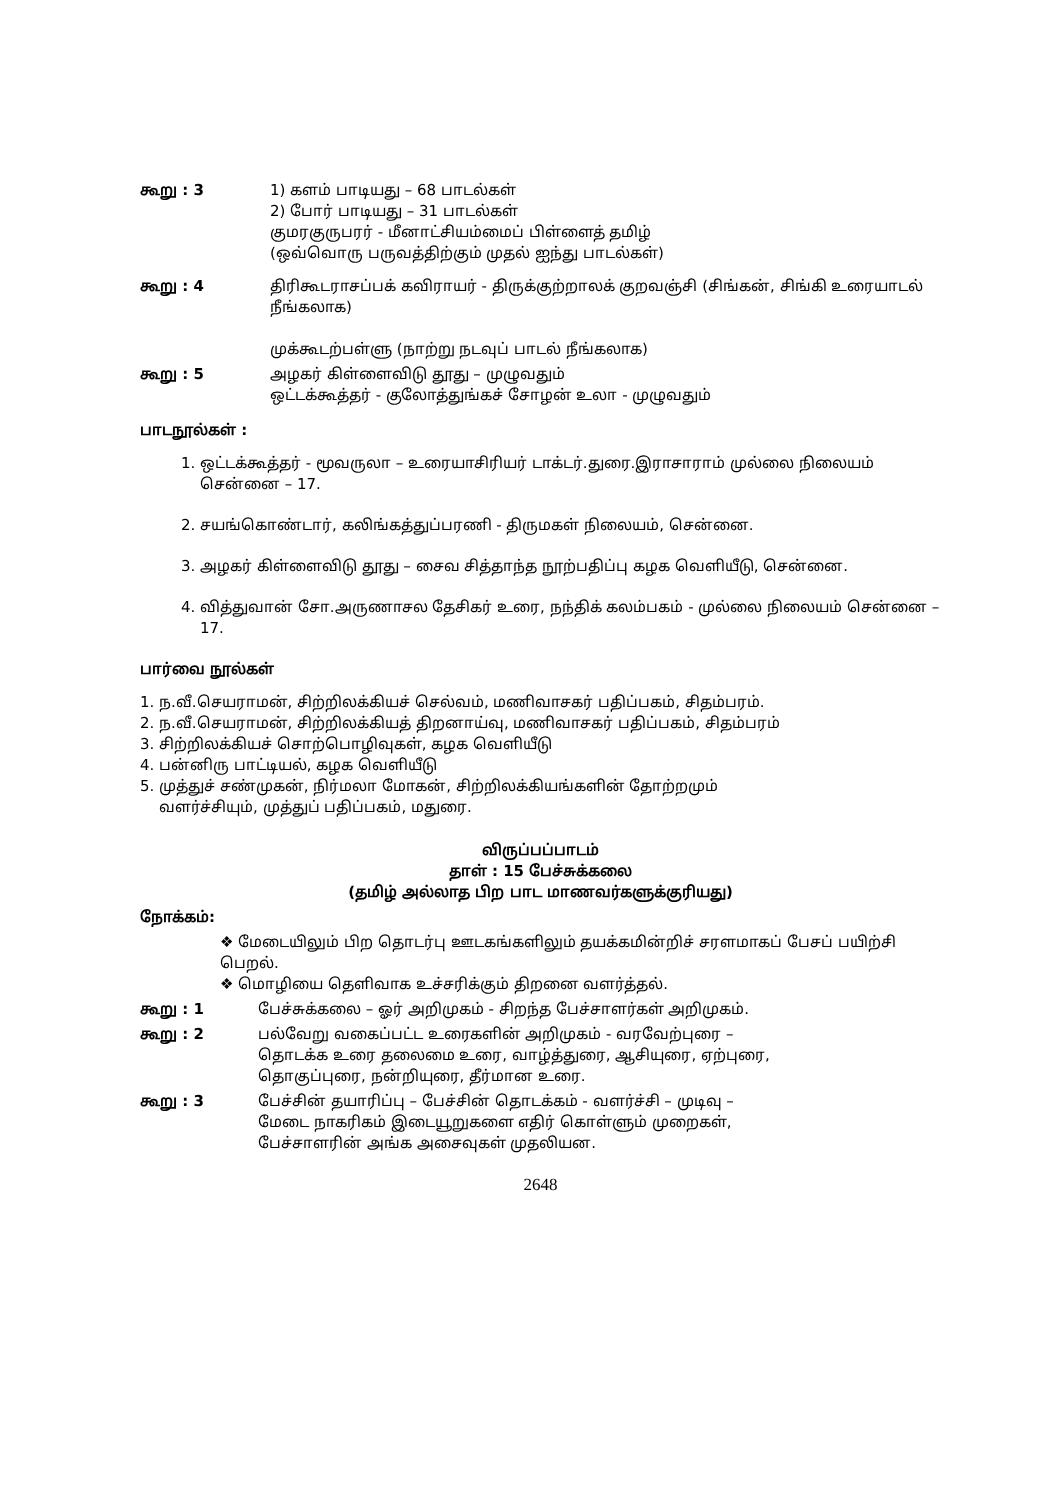கூறு : 3 1) களம் பாடியது – 68 பாடல்கள்
2) போர் பாடியது – 31 பாடல்கள்
குமரகுருபரர் - மீனாட்சியம்மைப் பிள்ளைத் தமிழ்
(ஒவ்வொரு பருவத்திற்கும் முதல் ஐந்து பாடல்கள்)
கூறு : 4 திரிகூடராசப்பக் கவிராயர் - திருக்குற்றாலக் குறவஞ்சி (சிங்கன், சிங்கி உரையாடல் நீங்கலாக)
முக்கூடற்பள்ளு (நாற்று நடவுப் பாடல் நீங்கலாக)
கூறு : 5 அழகர் கிள்ளைவிடு தூது – முழுவதும்
ஒட்டக்கூத்தர் - குலோத்துங்கச் சோழன் உலா - முழுவதும்
பாடநூல்கள் :
1. ஒட்டக்கூத்தர் - மூவருலா – உரையாசிரியர் டாக்டர்.துரை.இராசாராம் முல்லை நிலையம் சென்னை – 17.
2. சயங்கொண்டார், கலிங்கத்துப்பரணி - திருமகள் நிலையம், சென்னை.
3. அழகர் கிள்ளைவிடு தூது – சைவ சித்தாந்த நூற்பதிப்பு கழக வெளியீடு, சென்னை.
4. வித்துவான் சோ.அருணாசல தேசிகர் உரை, நந்திக் கலம்பகம் - முல்லை நிலையம் சென்னை – 17.
பார்வை நூல்கள்
1. ந.வீ.செயராமன், சிற்றிலக்கியச் செல்வம், மணிவாசகர் பதிப்பகம், சிதம்பரம்.
2. ந.வீ.செயராமன், சிற்றிலக்கியத் திறனாய்வு, மணிவாசகர் பதிப்பகம், சிதம்பரம்
3. சிற்றிலக்கியச் சொற்பொழிவுகள், கழக வெளியீடு
4. பன்னிரு பாட்டியல், கழக வெளியீடு
5. முத்துச் சண்முகன், நிர்மலா மோகன், சிற்றிலக்கியங்களின் தோற்றமும்
வளர்ச்சியும், முத்துப் பதிப்பகம், மதுரை.
விருப்பப்பாடம்
தாள் : 15 பேச்சுக்கலை
(தமிழ் அல்லாத பிற பாட மாணவர்களுக்குரியது)
நோக்கம்:
❖ மேடையிலும் பிற தொடர்பு ஊடகங்களிலும் தயக்கமின்றிச் சரளமாகப் பேசப் பயிற்சி பெறல்.
❖ மொழியை தெளிவாக உச்சரிக்கும் திறனை வளர்த்தல்.
கூறு : 1 பேச்சுக்கலை – ஓர் அறிமுகம் - சிறந்த பேச்சாளர்கள் அறிமுகம்.
கூறு : 2 பல்வேறு வகைப்பட்ட உரைகளின் அறிமுகம் - வரவேற்புரை –
தொடக்க உரை தலைமை உரை, வாழ்த்துரை, ஆசியுரை, ஏற்புரை,
தொகுப்புரை, நன்றியுரை, தீர்மான உரை.
கூறு : 3 பேச்சின் தயாரிப்பு – பேச்சின் தொடக்கம் - வளர்ச்சி – முடிவு –
மேடை நாகரிகம் இடையூறுகளை எதிர் கொள்ளும் முறைகள்,
பேச்சாளரின் அங்க அசைவுகள் முதலியன.
2648